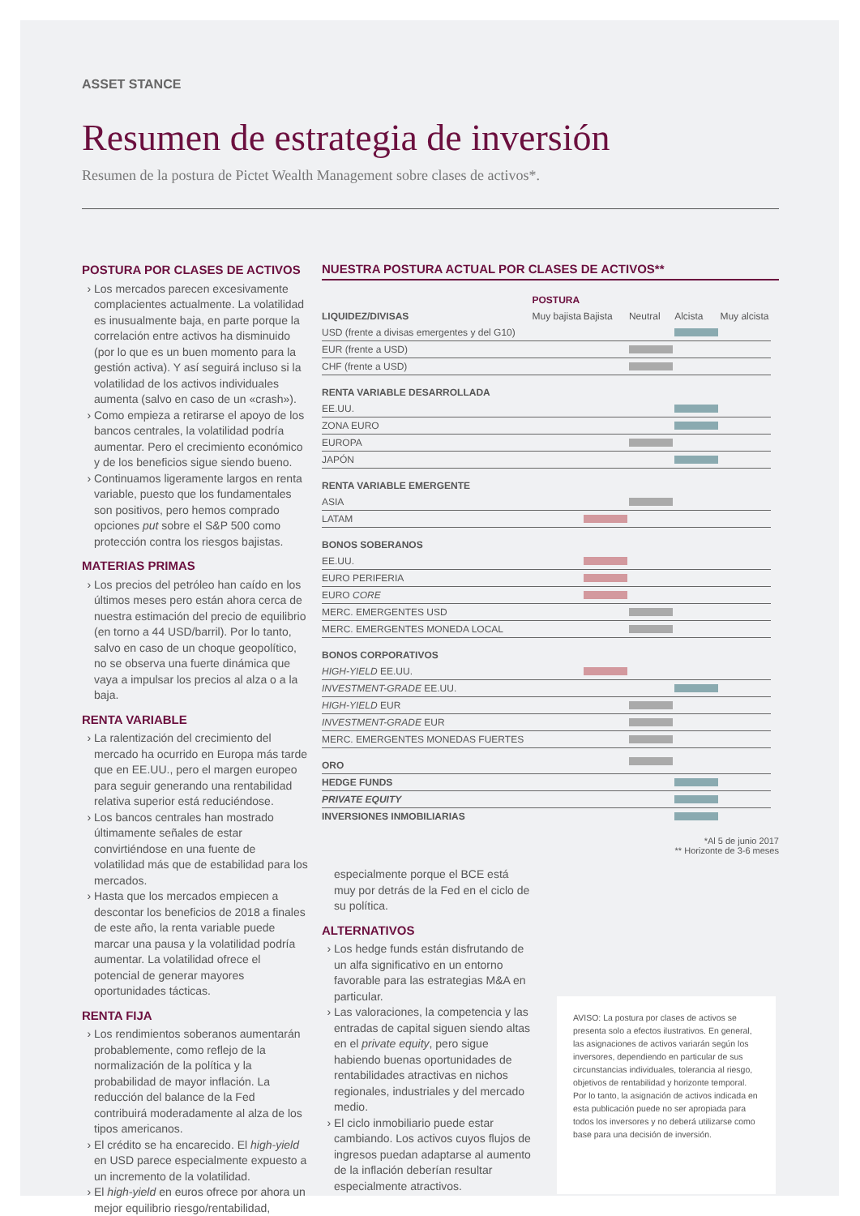ASSET STANCE
Resumen de estrategia de inversión
Resumen de la postura de Pictet Wealth Management sobre clases de activos*.
POSTURA POR CLASES DE ACTIVOS
Los mercados parecen excesivamente complacientes actualmente. La volatilidad es inusualmente baja, en parte porque la correlación entre activos ha disminuido (por lo que es un buen momento para la gestión activa). Y así seguirá incluso si la volatilidad de los activos individuales aumenta (salvo en caso de un «crash»).
Como empieza a retirarse el apoyo de los bancos centrales, la volatilidad podría aumentar. Pero el crecimiento económico y de los beneficios sigue siendo bueno.
Continuamos ligeramente largos en renta variable, puesto que los fundamentales son positivos, pero hemos comprado opciones put sobre el S&P 500 como protección contra los riesgos bajistas.
MATERIAS PRIMAS
Los precios del petróleo han caído en los últimos meses pero están ahora cerca de nuestra estimación del precio de equilibrio (en torno a 44 USD/barril). Por lo tanto, salvo en caso de un choque geopolítico, no se observa una fuerte dinámica que vaya a impulsar los precios al alza o a la baja.
RENTA VARIABLE
La ralentización del crecimiento del mercado ha ocurrido en Europa más tarde que en EE.UU., pero el margen europeo para seguir generando una rentabilidad relativa superior está reduciéndose.
Los bancos centrales han mostrado últimamente señales de estar convirtiéndose en una fuente de volatilidad más que de estabilidad para los mercados.
Hasta que los mercados empiecen a descontar los beneficios de 2018 a finales de este año, la renta variable puede marcar una pausa y la volatilidad podría aumentar. La volatilidad ofrece el potencial de generar mayores oportunidades tácticas.
RENTA FIJA
Los rendimientos soberanos aumentarán probablemente, como reflejo de la normalización de la política y la probabilidad de mayor inflación. La reducción del balance de la Fed contribuirá moderadamente al alza de los tipos americanos.
El crédito se ha encarecido. El high-yield en USD parece especialmente expuesto a un incremento de la volatilidad.
El high-yield en euros ofrece por ahora un mejor equilibrio riesgo/rentabilidad,
NUESTRA POSTURA ACTUAL POR CLASES DE ACTIVOS**
| | POSTURA | | | | |
| LIQUIDEZ/DIVISAS | Muy bajista | Bajista | Neutral | Alcista | Muy alcista |
| USD (frente a divisas emergentes y del G10) | | | | | |
| EUR (frente a USD) | | | | | |
| CHF (frente a USD) | | | | | |
| RENTA VARIABLE DESARROLLADA | | | | | |
| EE.UU. | | | | | |
| ZONA EURO | | | | | |
| EUROPA | | | | | |
| JAPÓN | | | | | |
| RENTA VARIABLE EMERGENTE | | | | | |
| ASIA | | | | | |
| LATAM | | | | | |
| BONOS SOBERANOS | | | | | |
| EE.UU. | | | | | |
| EURO PERIFERIA | | | | | |
| EURO CORE | | | | | |
| MERC. EMERGENTES USD | | | | | |
| MERC. EMERGENTES MONEDA LOCAL | | | | | |
| BONOS CORPORATIVOS | | | | | |
| HIGH-YIELD EE.UU. | | | | | |
| INVESTMENT-GRADE EE.UU. | | | | | |
| HIGH-YIELD EUR | | | | | |
| INVESTMENT-GRADE EUR | | | | | |
| MERC. EMERGENTES MONEDAS FUERTES | | | | | |
| ORO | | | | | |
| HEDGE FUNDS | | | | | |
| PRIVATE EQUITY | | | | | |
| INVERSIONES INMOBILIARIAS | | | | | |
*Al 5 de junio 2017
** Horizonte de 3-6 meses
especialmente porque el BCE está muy por detrás de la Fed en el ciclo de su política.
ALTERNATIVOS
Los hedge funds están disfrutando de un alfa significativo en un entorno favorable para las estrategias M&A en particular.
Las valoraciones, la competencia y las entradas de capital siguen siendo altas en el private equity, pero sigue habiendo buenas oportunidades de rentabilidades atractivas en nichos regionales, industriales y del mercado medio.
El ciclo inmobiliario puede estar cambiando. Los activos cuyos flujos de ingresos puedan adaptarse al aumento de la inflación deberían resultar especialmente atractivos.
AVISO: La postura por clases de activos se presenta solo a efectos ilustrativos. En general, las asignaciones de activos variarán según los inversores, dependiendo en particular de sus circunstancias individuales, tolerancia al riesgo, objetivos de rentabilidad y horizonte temporal. Por lo tanto, la asignación de activos indicada en esta publicación puede no ser apropiada para todos los inversores y no deberá utilizarse como base para una decisión de inversión.